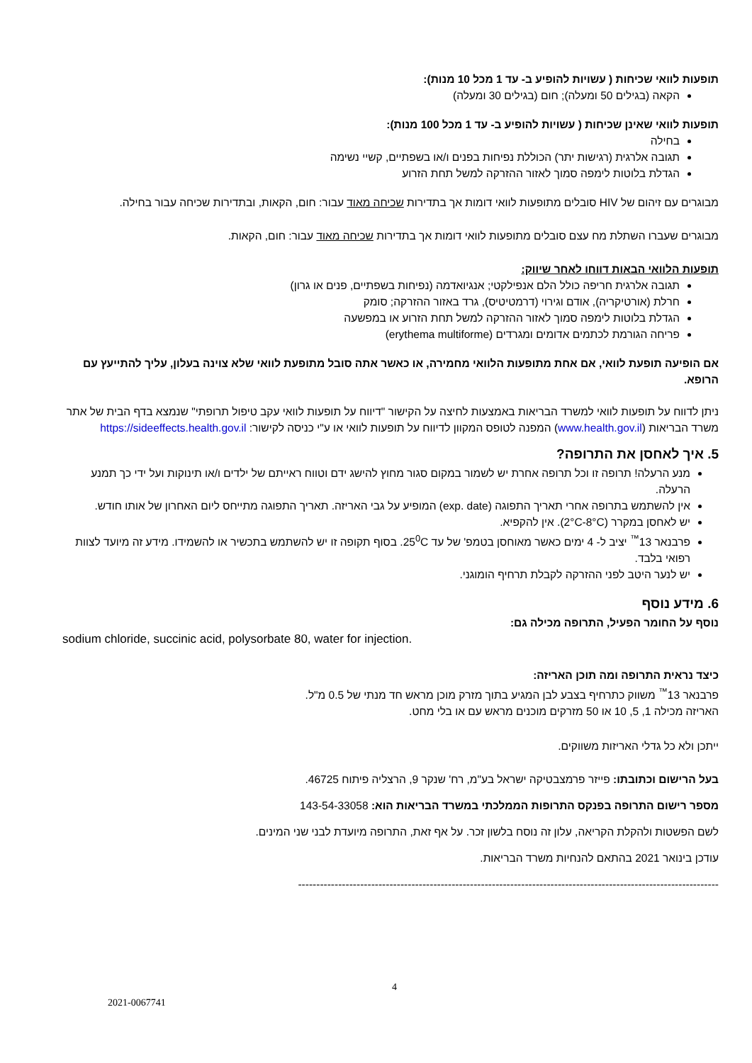תופעות לוואי שכיחות ( עשויות להופיע ב- עד 1 מכל 10 מנות):
הקאה (בגילים 50 ומעלה); חום (בגילים 30 ומעלה)
תופעות לוואי שאינן שכיחות ( עשויות להופיע ב- עד 1 מכל 100 מנות):
בחילה
תגובה אלרגית (רגישות יתר) הכוללת נפיחות בפנים ו/או בשפתיים, קשיי נשימה
הגדלת בלוטות לימפה סמוך לאזור ההזרקה למשל תחת הזרוע
מבוגרים עם זיהום של HIV סובלים מתופעות לוואי דומות אך בתדירות שכיחה מאוד עבור: חום, הקאות, ובתדירות שכיחה עבור בחילה.
מבוגרים שעברו השתלת מח עצם סובלים מתופעות לוואי דומות אך בתדירות שכיחה מאוד עבור: חום, הקאות.
תופעות הלוואי הבאות דווחו לאחר שיווק:
תגובה אלרגית חריפה כולל הלם אנפילקטי; אנגיואדמה (נפיחות בשפתיים, פנים או גרון)
חרלת (אורטיקריה), אודם וגירוי (דרמטיטיס), גרד באזור ההזרקה; סומק
הגדלת בלוטות לימפה סמוך לאזור ההזרקה למשל תחת הזרוע או במפשעה
פריחה הגורמת לכתמים אדומים ומגרדים (erythema multiforme)
אם הופיעה תופעת לוואי, אם אחת מתופעות הלוואי מחמירה, או כאשר אתה סובל מתופעת לוואי שלא צוינה בעלון, עליך להתייעץ עם הרופא.
ניתן לדווח על תופעות לוואי למשרד הבריאות באמצעות לחיצה על הקישור "דיווח על תופעות לוואי עקב טיפול תרופתי" שנמצא בדף הבית של אתר משרד הבריאות (www.health.gov.il) המפנה לטופס המקוון לדיווח על תופעות לוואי או ע"י כניסה לקישור: https://sideeffects.health.gov.il
5. איך לאחסן את התרופה?
מנע הרעלה! תרופה זו וכל תרופה אחרת יש לשמור במקום סגור מחוץ להישג ידם וטווח ראייתם של ילדים ו/או תינוקות ועל ידי כך תמנע הרעלה.
אין להשתמש בתרופה אחרי תאריך התפוגה (exp. date) המופיע על גבי האריזה. תאריך התפוגה מתייחס ליום האחרון של אותו חודש.
יש לאחסן במקרר (2°C-8°C). אין להקפיא.
פרבנאר 13<sup>™</sup> יציב ל- 4 ימים כאשר מאוחסן בטמפ' של עד 25<sup>0</sup>C. בסוף תקופה זו יש להשתמש בתכשיר או להשמידו. מידע זה מיועד לצוות רפואי בלבד.
יש לנער היטב לפני ההזרקה לקבלת תרחיף הומוגני.
6. מידע נוסף
נוסף על החומר הפעיל, התרופה מכילה גם:
sodium chloride, succinic acid, polysorbate 80, water for injection.
כיצד נראית התרופה ומה תוכן האריזה:
פרבנאר 13<sup>™</sup> משווק כתרחיף בצבע לבן המגיע בתוך מזרק מוכן מראש חד מנתי של 0.5 מ"ל.
האריזה מכילה 1, 5, 10 או 50 מזרקים מוכנים מראש עם או בלי מחט.
ייתכן ולא כל גדלי האריזות משווקים.
בעל הרישום וכתובתו: פייזר פרמצבטיקה ישראל בע"מ, רח' שנקר 9, הרצליה פיתוח 46725.
מספר רישום התרופה בפנקס התרופות הממלכתי במשרד הבריאות הוא: 143-54-33058
לשם הפשטות ולהקלת הקריאה, עלון זה נוסח בלשון זכר. על אף זאת, התרופה מיועדת לבני שני המינים.
עודכן בינואר 2021 בהתאם להנחיות משרד הבריאות.
-------------------------------------------------------------------------------------------------------------------
4
2021-0067741